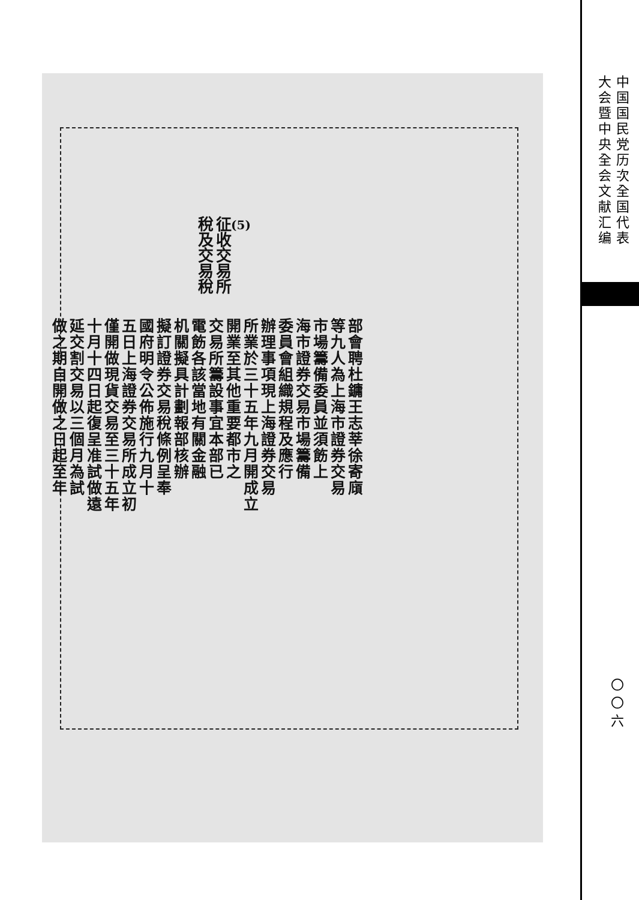(5)
征收交易所
稅及交易稅
部會聘杜鏞王志莘徐寄廎
等九人為上海市證券交易
市場籌備委員並須飭上
海市證券交易市場籌備
委員會組織規程及應行
辦理事項現上海證券交易
所業於三十五年九月開成立
開業至其他重要都市之
交易所籌設事宜本部已
電飭各該當地有關金融
机關擬具計劃報部核辦
擬訂證券交易稅條例呈奉
國府明令公佈施行九月十
五日上海證券交易所成立初
僅開做現貨交易至三十五年
十月十四日起復呈准試做遠
延交割交易以三個月為試
做之期自開做之日起至年
中国国民党历次全国代表
大会暨中央全会文献汇编
〇〇六